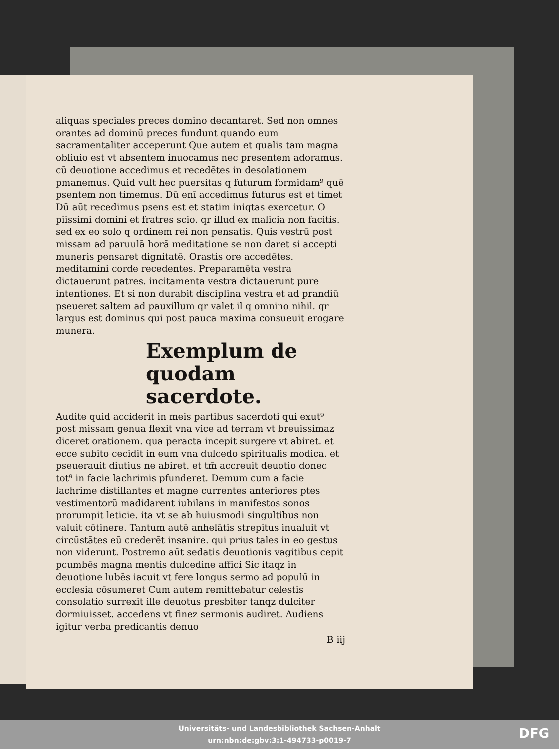aliquas speciales preces domino decantaret. Sed non omnes orantes ad dominū preces fundunt quando eum sacramentaliter acceperunt Que autem et qualis tam magna obliuio est vt absentem inuocamus nec presentem adoramus. cū deuotione accedimus et recedētes in desolationem pmanemus. Quid vult hec puersitas q futurum formidam⁹ quē psentem non timemus. Dū enī accedimus futurus est et timet Dū aūt recedimus psens est et statim iniqtas exercetur. O piissimi domini et fratres scio. qr illud ex malicia non facitis. sed ex eo solo q ordinem rei non pensatis. Quis vestrū post missam ad paruulā horā meditatione se non daret si accepti muneris pensaret dignitatē. Orastis ore accedētes. meditamini corde recedentes. Preparamēta vestra dictauerunt patres. incitamenta vestra dictauerunt pure intentiones. Et si non durabit disciplina vestra et ad prandiū pseueret saltem ad pauxillum qr valet il q omnino nihil. qr largus est dominus qui post pauca maxima consueuit erogare munera.
Exemplum de quodam sacerdote.
Audite quid acciderit in meis partibus sacerdoti qui exut⁹ post missam genua flexit vna vice ad terram vt breuissimaz diceret orationem. qua peracta incepit surgere vt abiret. et ecce subito cecidit in eum vna dulcedo spiritualis modica. et pseuerauit diutius ne abiret. et tm̄ accreuit deuotio donec tot⁹ in facie lachrimis pfunderet. Demum cum a facie lachrime distillantes et magne currentes anteriores ptes vestimentorū madidarent iubilans in manifestos sonos prorumpit leticie. ita vt se ab huiusmodi singultibus non valuit cōtinere. Tantum autē anhelātis strepitus inualuit vt circūstātes eū crederēt insanire. qui prius tales in eo gestus non viderunt. Postremo aūt sedatis deuotionis vagitibus cepit pcumbēs magna mentis dulcedine affici Sic itaqz in deuotione lubēs iacuit vt fere longus sermo ad populū in ecclesia cōsumeret Cum autem remittebatur celestis consolatio surrexit ille deuotus presbiter tanqz dulciter dormiuisset. accedens vt finez sermonis audiret. Audiens igitur verba predicantis denuo
B iij
Universitäts- und Landesbibliothek Sachsen-Anhalt
urn:nbn:de:gbv:3:1-494733-p0019-7
DFG